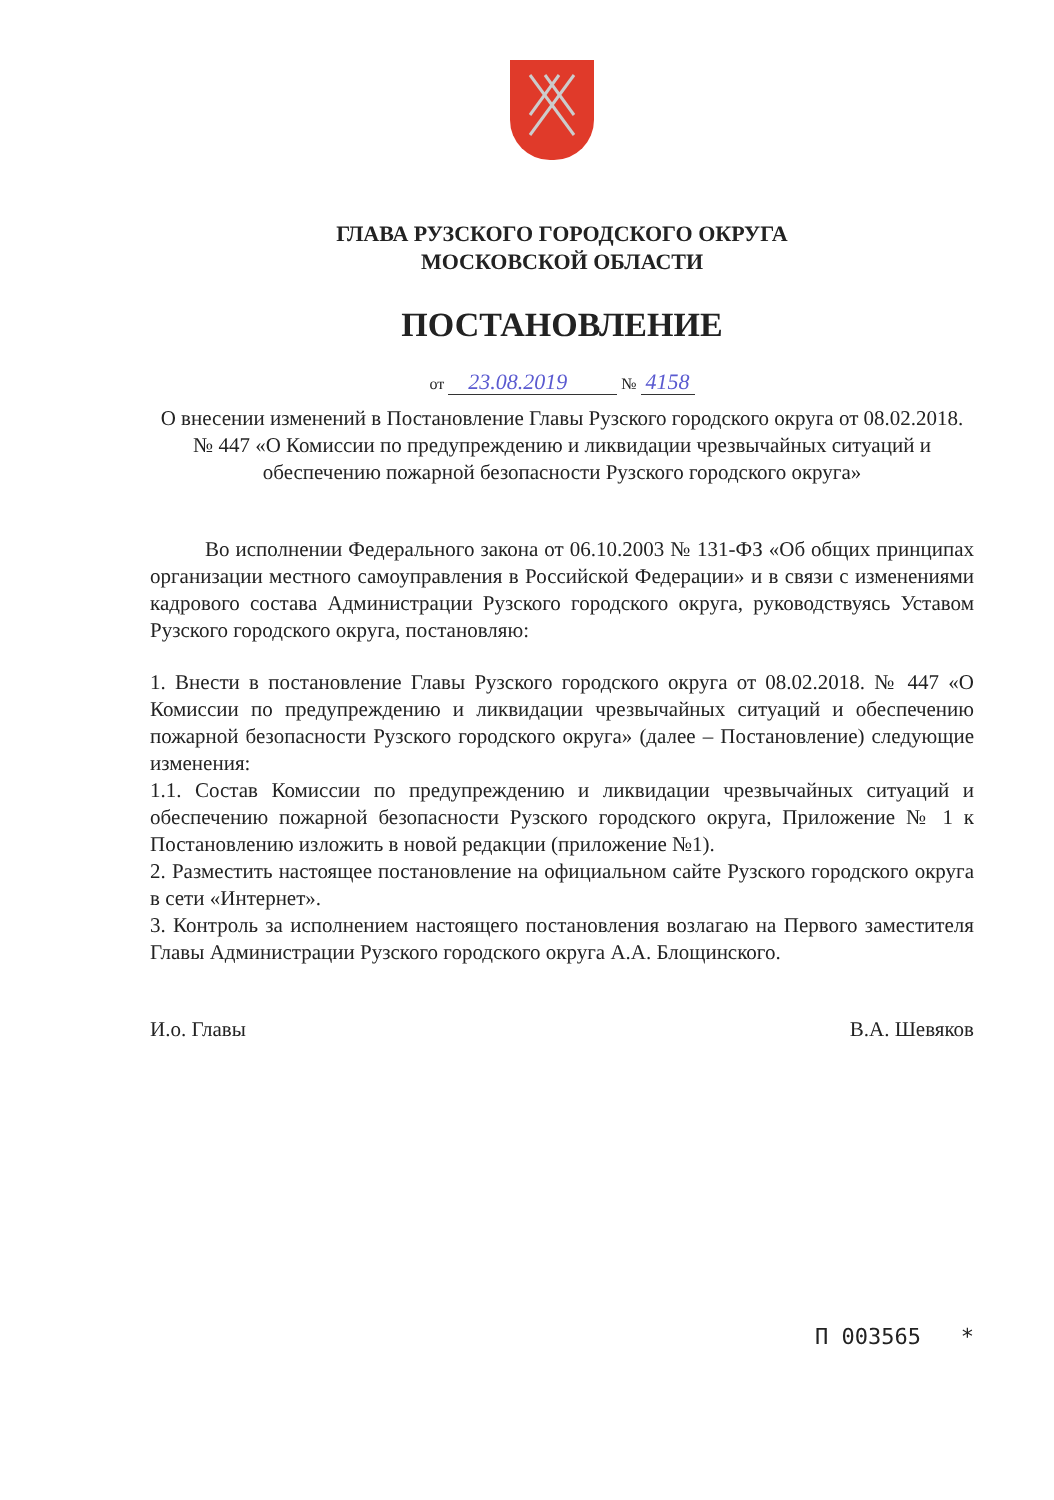ГЛАВА РУЗСКОГО ГОРОДСКОГО ОКРУГА
МОСКОВСКОЙ ОБЛАСТИ
ПОСТАНОВЛЕНИЕ
от 23.08.2019 № 4158
О внесении изменений в Постановление Главы Рузского городского округа от 08.02.2018. № 447 «О Комиссии по предупреждению и ликвидации чрезвычайных ситуаций и обеспечению пожарной безопасности Рузского городского округа»
Во исполнении Федерального закона от 06.10.2003 № 131-ФЗ «Об общих принципах организации местного самоуправления в Российской Федерации» и в связи с изменениями кадрового состава Администрации Рузского городского округа, руководствуясь Уставом Рузского городского округа, постановляю:
1. Внести в постановление Главы Рузского городского округа от 08.02.2018. № 447 «О Комиссии по предупреждению и ликвидации чрезвычайных ситуаций и обеспечению пожарной безопасности Рузского городского округа» (далее – Постановление) следующие изменения:
1.1. Состав Комиссии по предупреждению и ликвидации чрезвычайных ситуаций и обеспечению пожарной безопасности Рузского городского округа, Приложение № 1 к Постановлению изложить в новой редакции (приложение №1).
2. Разместить настоящее постановление на официальном сайте Рузского городского округа в сети «Интернет».
3. Контроль за исполнением настоящего постановления возлагаю на Первого заместителя Главы Администрации Рузского городского округа А.А. Блощинского.
И.о. Главы В.А. Шевяков
П 003565 *